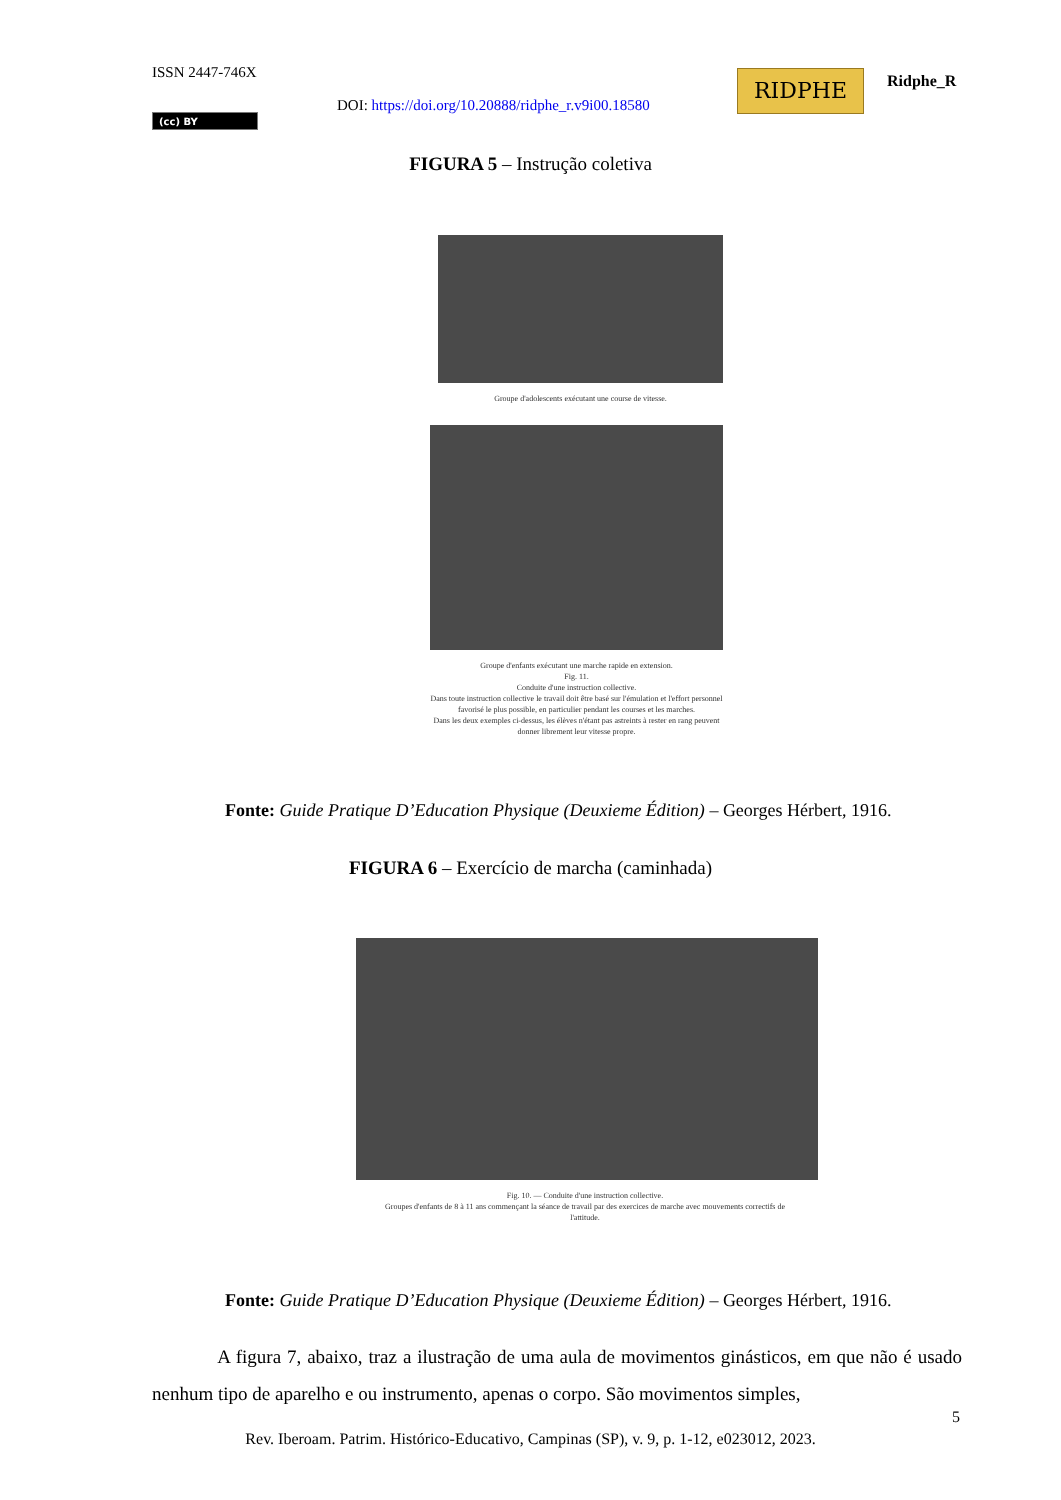ISSN 2447-746X
DOI: https://doi.org/10.20888/ridphe_r.v9i00.18580
RIDPHE Ridphe_R
(cc) BY
FIGURA 5 – Instrução coletiva
Groupe d'adolescents exécutant une course de vitesse.
Groupe d'enfants exécutant une marche rapide en extension.
Fig. 11.
Conduite d'une instruction collective.
Dans toute instruction collective le travail doit être basé sur l'émulation et l'effort personnel favorisé le plus possible, en particulier pendant les courses et les marches.
Dans les deux exemples ci-dessus, les élèves n'étant pas astreints à rester en rang peuvent donner librement leur vitesse propre.
Fonte: Guide Pratique D’Education Physique (Deuxieme Édition) – Georges Hérbert, 1916.
FIGURA 6 – Exercício de marcha (caminhada)
Fig. 10. — Conduite d'une instruction collective.
Groupes d'enfants de 8 à 11 ans commençant la séance de travail par des exercices de marche avec mouvements correctifs de l'attitude.
Fonte: Guide Pratique D’Education Physique (Deuxieme Édition) – Georges Hérbert, 1916.
A figura 7, abaixo, traz a ilustração de uma aula de movimentos ginásticos, em que não é usado nenhum tipo de aparelho e ou instrumento, apenas o corpo. São movimentos simples,
5
Rev. Iberoam. Patrim. Histórico-Educativo, Campinas (SP), v. 9, p. 1-12, e023012, 2023.